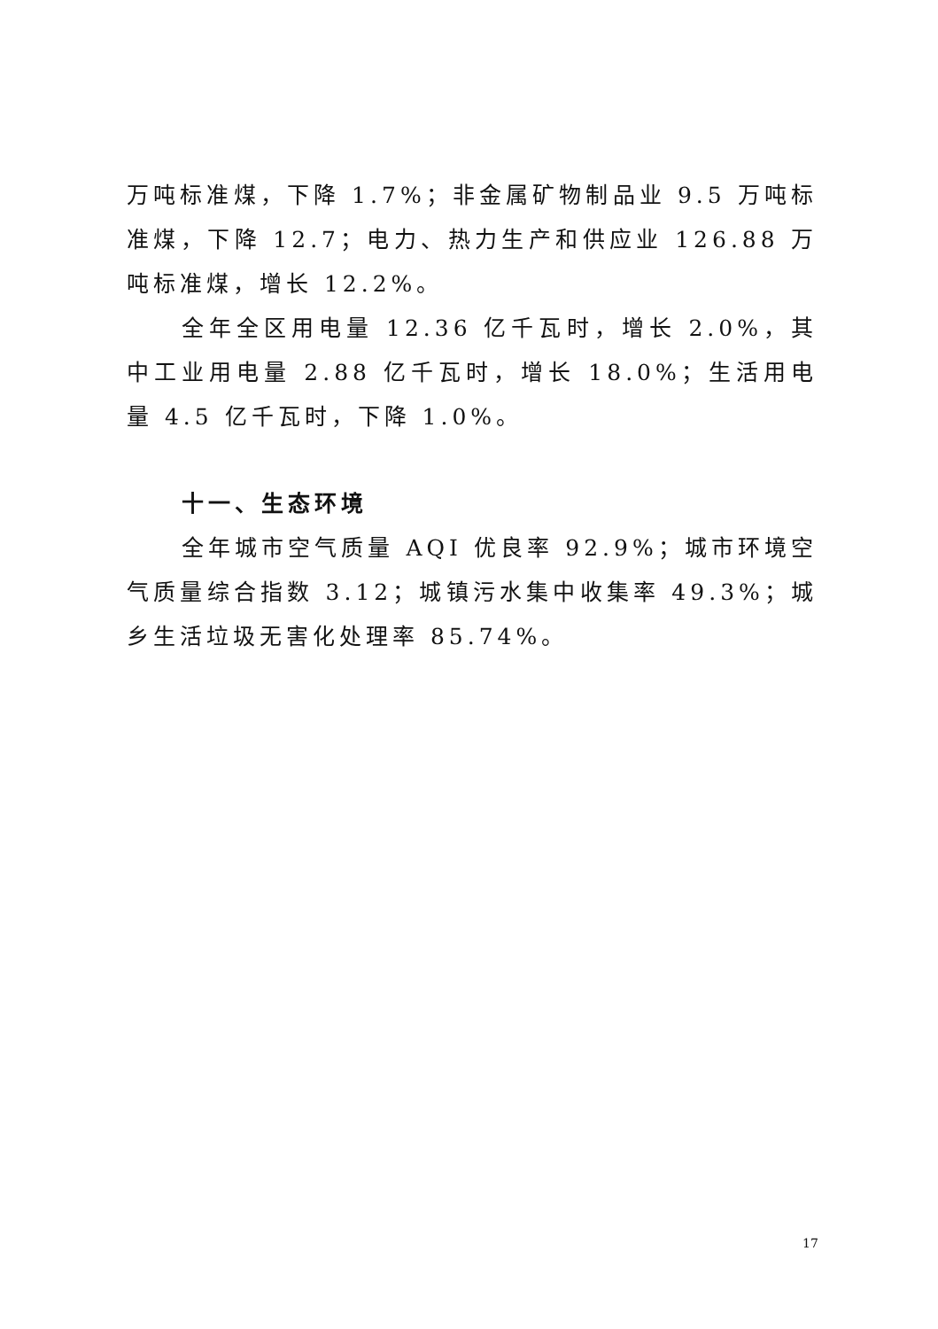万吨标准煤，下降 1.7%；非金属矿物制品业 9.5 万吨标准煤，下降 12.7；电力、热力生产和供应业 126.88 万吨标准煤，增长 12.2%。
全年全区用电量 12.36 亿千瓦时，增长 2.0%，其中工业用电量 2.88 亿千瓦时，增长 18.0%；生活用电量 4.5 亿千瓦时，下降 1.0%。
十一、生态环境
全年城市空气质量 AQI 优良率 92.9%；城市环境空气质量综合指数 3.12；城镇污水集中收集率 49.3%；城乡生活垃圾无害化处理率 85.74%。
17